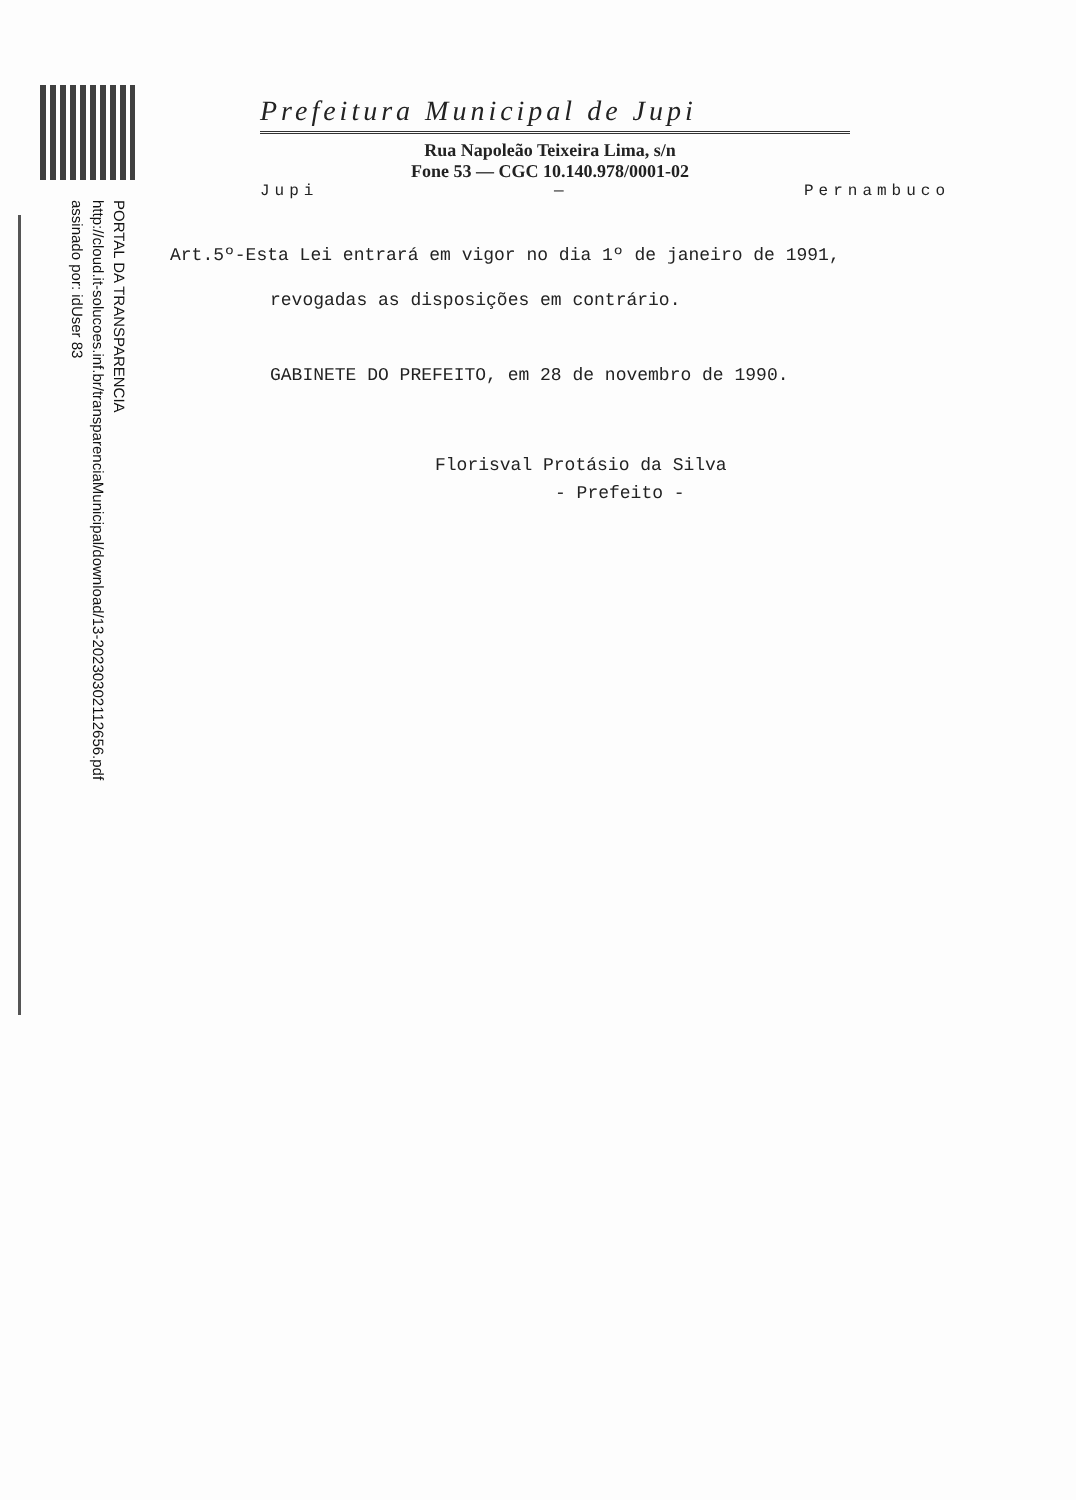PORTAL DA TRANSPARENCIA
http://cloud.it-solucoes.inf.br/transparenciaMunicipal/download/13-20230302112656.pdf
assinado por: idUser 83
Prefeitura Municipal de Jupi
Rua Napoleão Teixeira Lima, s/n
Fone 53 — CGC 10.140.978/0001-02
Jupi — Pernambuco
Art.5º-Esta Lei entrará em vigor no dia 1º de janeiro de 1991,
revogadas as disposições em contrário.
GABINETE DO PREFEITO, em 28 de novembro de 1990.
Florisval Protásio da Silva
- Prefeito -